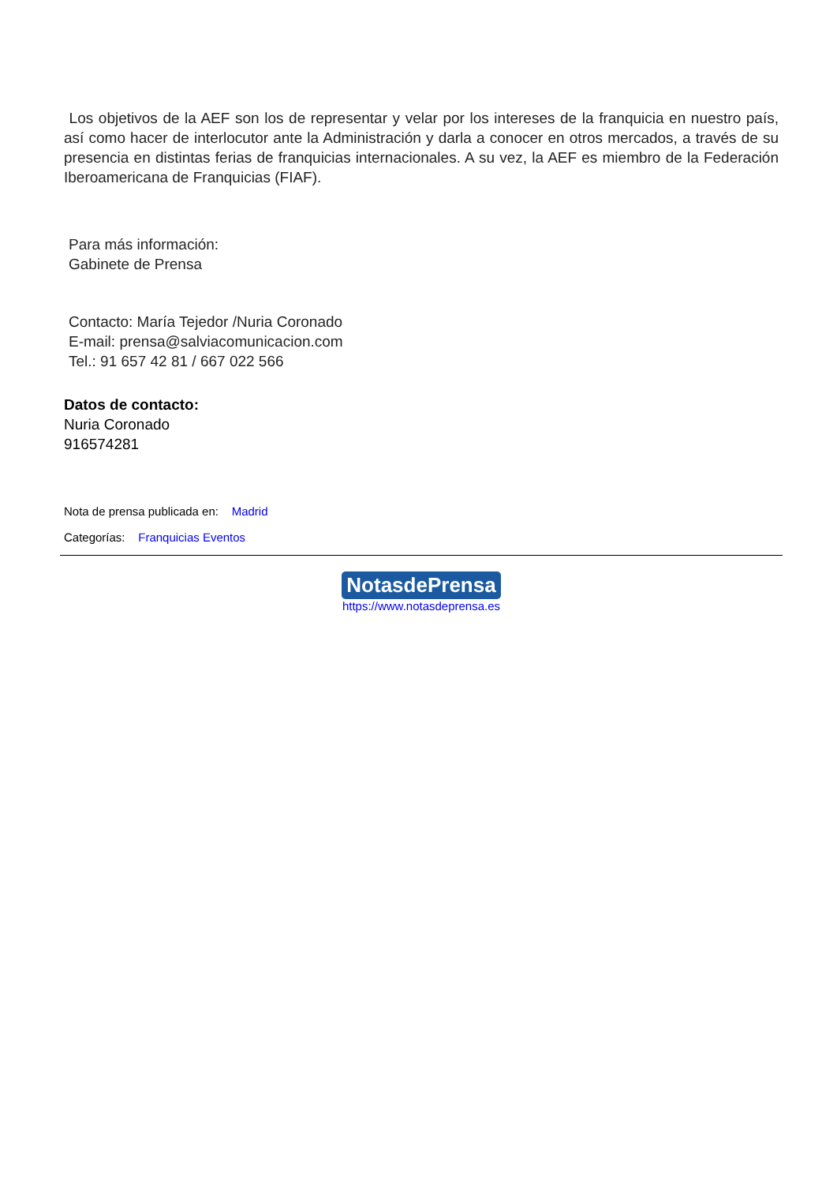Los objetivos de la AEF son los de representar y velar por los intereses de la franquicia en nuestro país, así como hacer de interlocutor ante la Administración y darla a conocer en otros mercados, a través de su presencia en distintas ferias de franquicias internacionales. A su vez, la AEF es miembro de la Federación Iberoamericana de Franquicias (FIAF).
Para más información:
Gabinete de Prensa
Contacto: María Tejedor /Nuria Coronado
E-mail: prensa@salviacomunicacion.com
Tel.: 91 657 42 81 / 667 022 566
Datos de contacto:
Nuria Coronado
916574281
Nota de prensa publicada en: Madrid
Categorías: Franquicias Eventos
NotasdePrensa
https://www.notasdeprensa.es